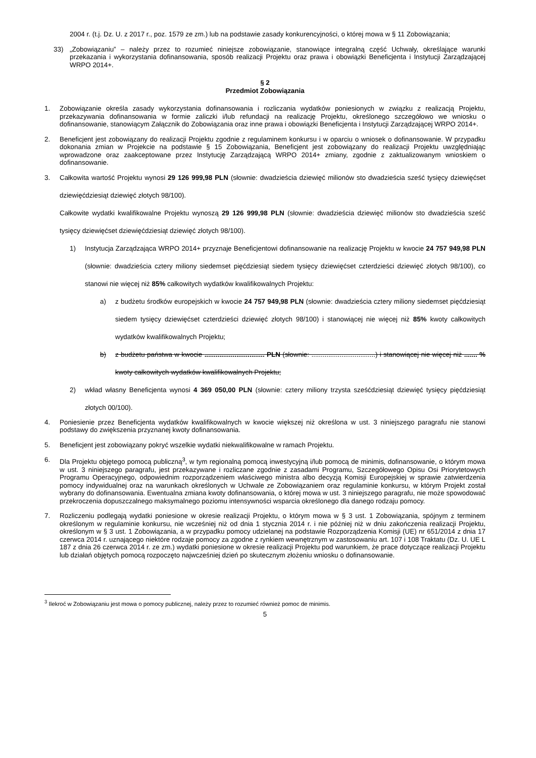2004 r. (t.j. Dz. U. z 2017 r., poz. 1579 ze zm.) lub na podstawie zasady konkurencyjności, o której mowa w § 11 Zobowiązania;
33) „Zobowiązaniu” – należy przez to rozumieć niniejsze zobowiązanie, stanowiące integralną część Uchwały, określające warunki przekazania i wykorzystania dofinansowania, sposób realizacji Projektu oraz prawa i obowiązki Beneficjenta i Instytucji Zarządzającej WRPO 2014+.
§ 2
Przedmiot Zobowiązania
1. Zobowiązanie określa zasady wykorzystania dofinansowania i rozliczania wydatków poniesionych w związku z realizacją Projektu, przekazywania dofinansowania w formie zaliczki i/lub refundacji na realizację Projektu, określonego szczegółowo we wniosku o dofinansowanie, stanowiącym Załącznik do Zobowiązania oraz inne prawa i obowiązki Beneficjenta i Instytucji Zarządzającej WRPO 2014+.
2. Beneficjent jest zobowiązany do realizacji Projektu zgodnie z regulaminem konkursu i w oparciu o wniosek o dofinansowanie. W przypadku dokonania zmian w Projekcie na podstawie § 15 Zobowiązania, Beneficjent jest zobowiązany do realizacji Projektu uwzględniając wprowadzone oraz zaakceptowane przez Instytucję Zarządzającą WRPO 2014+ zmiany, zgodnie z zaktualizowanym wnioskiem o dofinansowanie.
3. Całkowita wartość Projektu wynosi 29 126 999,98 PLN (słownie: dwadzieścia dziewięć milionów sto dwadzieścia sześć tysięcy dziewięćset dziewięćdziesiąt dziewięć złotych 98/100).
Całkowite wydatki kwalifikowalne Projektu wynoszą 29 126 999,98 PLN (słownie: dwadzieścia dziewięć milionów sto dwadzieścia sześć tysięcy dziewięćset dziewięćdziesiąt dziewięć złotych 98/100).
1) Instytucja Zarządzająca WRPO 2014+ przyznaje Beneficjentowi dofinansowanie na realizację Projektu w kwocie 24 757 949,98 PLN (słownie: dwadzieścia cztery miliony siedemset pięćdziesiąt siedem tysięcy dziewięćset czterdzieści dziewięć złotych 98/100), co stanowi nie więcej niż 85% całkowitych wydatków kwalifikowalnych Projektu:
a) z budżetu środków europejskich w kwocie 24 757 949,98 PLN (słownie: dwadzieścia cztery miliony siedemset pięćdziesiąt siedem tysięcy dziewięćset czterdzieści dziewięć złotych 98/100) i stanowiącej nie więcej niż 85% kwoty całkowitych wydatków kwalifikowalnych Projektu;
b) z budżetu państwa w kwocie ................................ PLN (słownie: ..................................) i stanowiącej nie więcej niż ....... % kwoty całkowitych wydatków kwalifikowalnych Projektu;
2) wkład własny Beneficjenta wynosi 4 369 050,00 PLN (słownie: cztery miliony trzysta sześćdziesiąt dziewięć tysięcy pięćdziesiąt złotych 00/100).
4. Poniesienie przez Beneficjenta wydatków kwalifikowalnych w kwocie większej niż określona w ust. 3 niniejszego paragrafu nie stanowi podstawy do zwiększenia przyznanej kwoty dofinansowania.
5. Beneficjent jest zobowiązany pokryć wszelkie wydatki niekwalifikowalne w ramach Projektu.
6. Dla Projektu objętego pomocą publiczną<sup>3</sup>, w tym regionalną pomocą inwestycyjną i/lub pomocą de minimis, dofinansowanie, o którym mowa w ust. 3 niniejszego paragrafu, jest przekazywane i rozliczane zgodnie z zasadami Programu, Szczegółowego Opisu Osi Priorytetowych Programu Operacyjnego, odpowiednim rozporządzeniem właściwego ministra albo decyzją Komisji Europejskiej w sprawie zatwierdzenia pomocy indywidualnej oraz na warunkach określonych w Uchwale ze Zobowiązaniem oraz regulaminie konkursu, w którym Projekt został wybrany do dofinansowania. Ewentualna zmiana kwoty dofinansowania, o której mowa w ust. 3 niniejszego paragrafu, nie może spowodować przekroczenia dopuszczalnego maksymalnego poziomu intensywności wsparcia określonego dla danego rodzaju pomocy.
7. Rozliczeniu podlegają wydatki poniesione w okresie realizacji Projektu, o którym mowa w § 3 ust. 1 Zobowiązania, spójnym z terminem określonym w regulaminie konkursu, nie wcześniej niż od dnia 1 stycznia 2014 r. i nie później niż w dniu zakończenia realizacji Projektu, określonym w § 3 ust. 1 Zobowiązania, a w przypadku pomocy udzielanej na podstawie Rozporządzenia Komisji (UE) nr 651/2014 z dnia 17 czerwca 2014 r. uznającego niektóre rodzaje pomocy za zgodne z rynkiem wewnętrznym w zastosowaniu art. 107 i 108 Traktatu (Dz. U. UE L 187 z dnia 26 czerwca 2014 r. ze zm.) wydatki poniesione w okresie realizacji Projektu pod warunkiem, że prace dotyczące realizacji Projektu lub działań objętych pomocą rozpoczęto najwcześniej dzień po skutecznym złożeniu wniosku o dofinansowanie.
<sup>3</sup> Ilekroć w Zobowiązaniu jest mowa o pomocy publicznej, należy przez to rozumieć również pomoc de minimis.
5